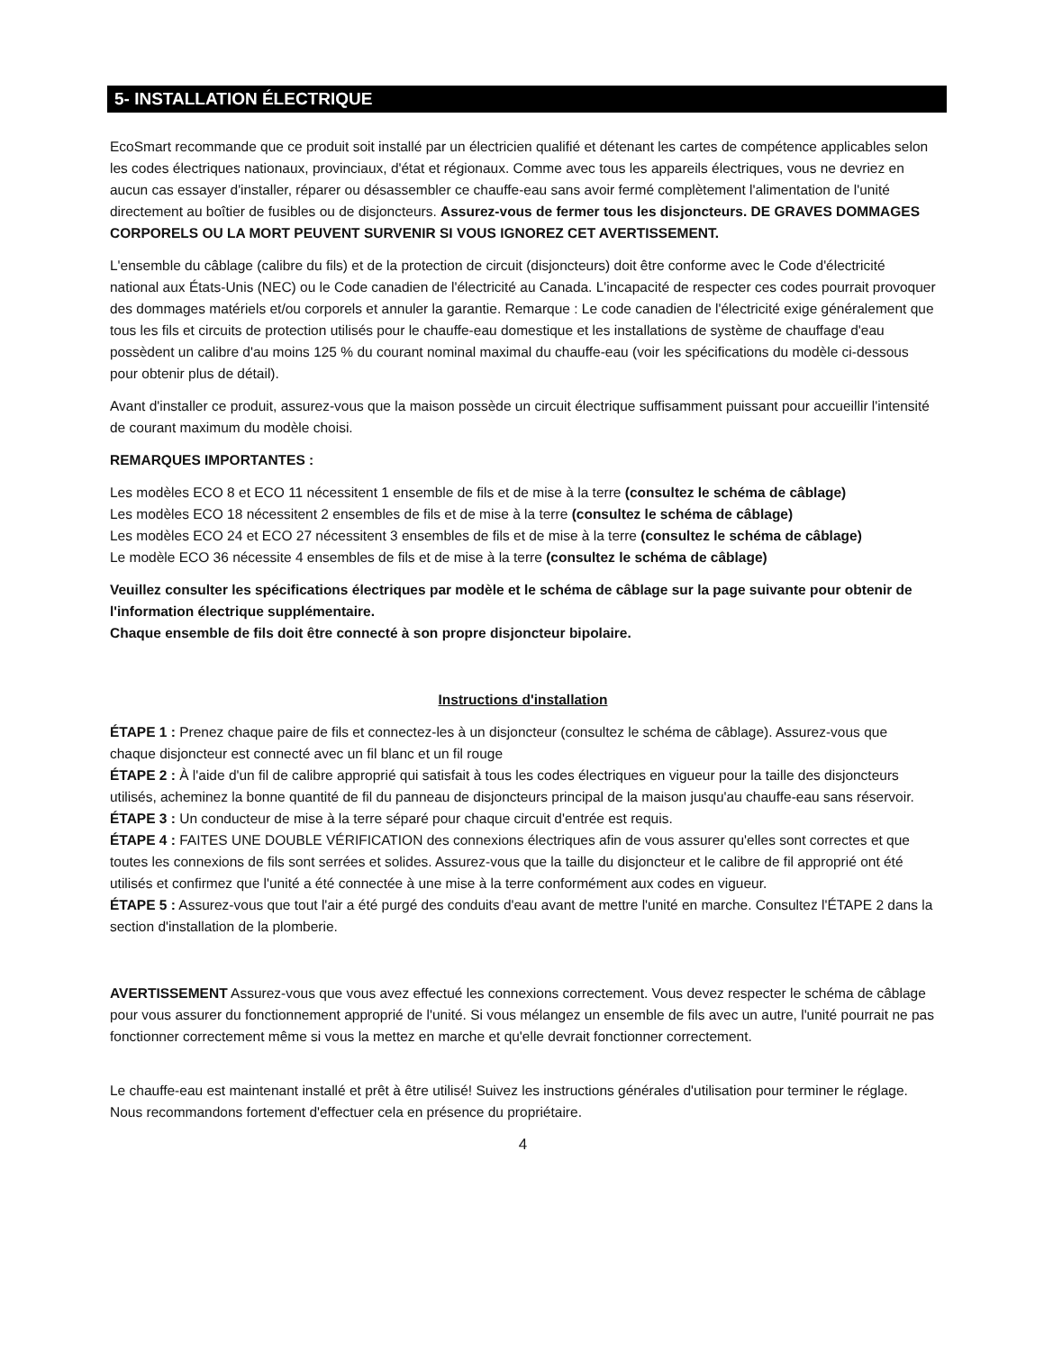5- INSTALLATION ÉLECTRIQUE
EcoSmart recommande que ce produit soit installé par un électricien qualifié et détenant les cartes de compétence applicables selon les codes électriques nationaux, provinciaux, d'état et régionaux. Comme avec tous les appareils électriques, vous ne devriez en aucun cas essayer d'installer, réparer ou désassembler ce chauffe-eau sans avoir fermé complètement l'alimentation de l'unité directement au boîtier de fusibles ou de disjoncteurs. Assurez-vous de fermer tous les disjoncteurs. DE GRAVES DOMMAGES CORPORELS OU LA MORT PEUVENT SURVENIR SI VOUS IGNOREZ CET AVERTISSEMENT.
L'ensemble du câblage (calibre du fils) et de la protection de circuit (disjoncteurs) doit être conforme avec le Code d'électricité national aux États-Unis (NEC) ou le Code canadien de l'électricité au Canada. L'incapacité de respecter ces codes pourrait provoquer des dommages matériels et/ou corporels et annuler la garantie. Remarque : Le code canadien de l'électricité exige généralement que tous les fils et circuits de protection utilisés pour le chauffe-eau domestique et les installations de système de chauffage d'eau possèdent un calibre d'au moins 125 % du courant nominal maximal du chauffe-eau (voir les spécifications du modèle ci-dessous pour obtenir plus de détail).
Avant d'installer ce produit, assurez-vous que la maison possède un circuit électrique suffisamment puissant pour accueillir l'intensité de courant maximum du modèle choisi.
REMARQUES IMPORTANTES :
Les modèles ECO 8 et ECO 11 nécessitent 1 ensemble de fils et de mise à la terre (consultez le schéma de câblage)
Les modèles ECO 18 nécessitent 2 ensembles de fils et de mise à la terre (consultez le schéma de câblage)
Les modèles ECO 24 et ECO 27 nécessitent 3 ensembles de fils et de mise à la terre (consultez le schéma de câblage)
Le modèle ECO 36 nécessite 4 ensembles de fils et de mise à la terre (consultez le schéma de câblage)
Veuillez consulter les spécifications électriques par modèle et le schéma de câblage sur la page suivante pour obtenir de l'information électrique supplémentaire.
Chaque ensemble de fils doit être connecté à son propre disjoncteur bipolaire.
Instructions d'installation
ÉTAPE 1 : Prenez chaque paire de fils et connectez-les à un disjoncteur (consultez le schéma de câblage). Assurez-vous que chaque disjoncteur est connecté avec un fil blanc et un fil rouge
ÉTAPE 2 : À l'aide d'un fil de calibre approprié qui satisfait à tous les codes électriques en vigueur pour la taille des disjoncteurs utilisés, acheminez la bonne quantité de fil du panneau de disjoncteurs principal de la maison jusqu'au chauffe-eau sans réservoir.
ÉTAPE 3 : Un conducteur de mise à la terre séparé pour chaque circuit d'entrée est requis.
ÉTAPE 4 : FAITES UNE DOUBLE VÉRIFICATION des connexions électriques afin de vous assurer qu'elles sont correctes et que toutes les connexions de fils sont serrées et solides. Assurez-vous que la taille du disjoncteur et le calibre de fil approprié ont été utilisés et confirmez que l'unité a été connectée à une mise à la terre conformément aux codes en vigueur.
ÉTAPE 5 : Assurez-vous que tout l'air a été purgé des conduits d'eau avant de mettre l'unité en marche. Consultez l'ÉTAPE 2 dans la section d'installation de la plomberie.
AVERTISSEMENT Assurez-vous que vous avez effectué les connexions correctement. Vous devez respecter le schéma de câblage pour vous assurer du fonctionnement approprié de l'unité. Si vous mélangez un ensemble de fils avec un autre, l'unité pourrait ne pas fonctionner correctement même si vous la mettez en marche et qu'elle devrait fonctionner correctement.
Le chauffe-eau est maintenant installé et prêt à être utilisé! Suivez les instructions générales d'utilisation pour terminer le réglage. Nous recommandons fortement d'effectuer cela en présence du propriétaire.
4